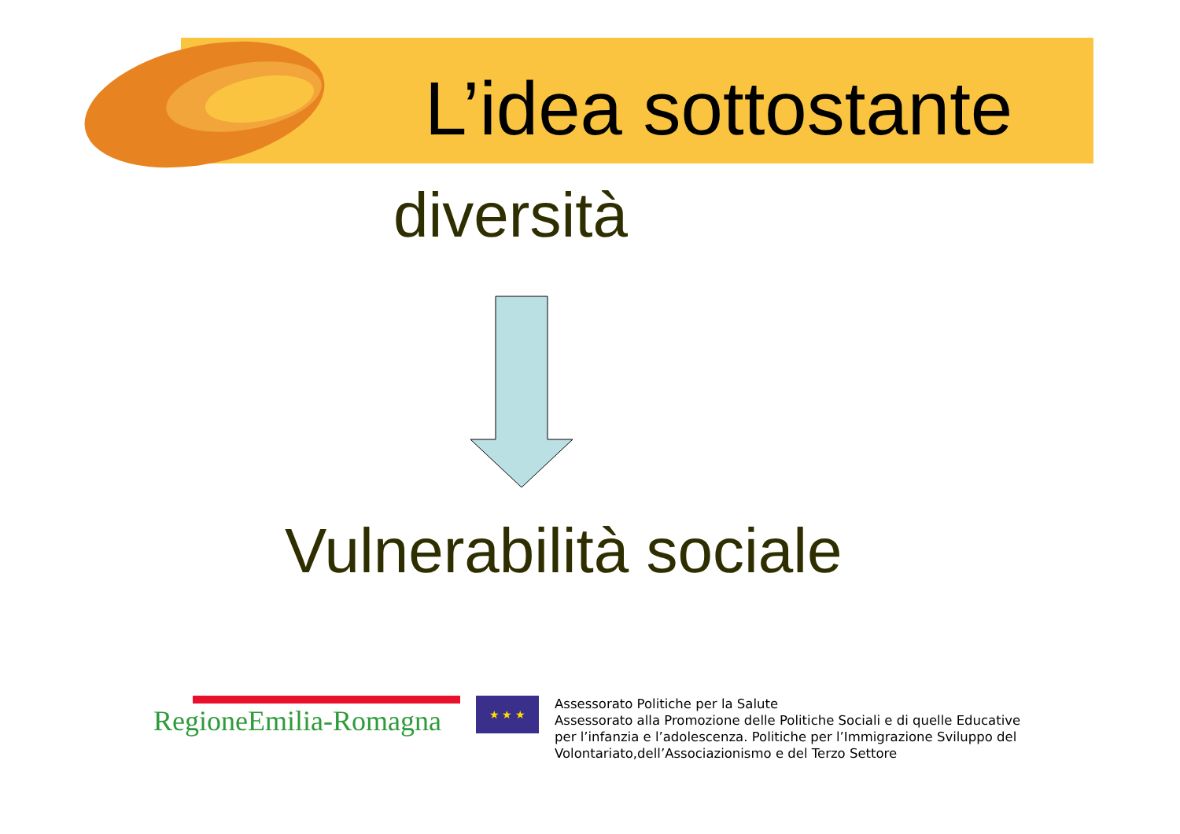L’idea sottostante
diversità
Vulnerabilità sociale
RegioneEmilia-Romagna
★ ★ ★
Assessorato Politiche per la Salute
Assessorato alla Promozione delle Politiche Sociali e di quelle Educative
per l’infanzia e l’adolescenza. Politiche per l’Immigrazione Sviluppo del
Volontariato,dell’Associazionismo e del Terzo Settore